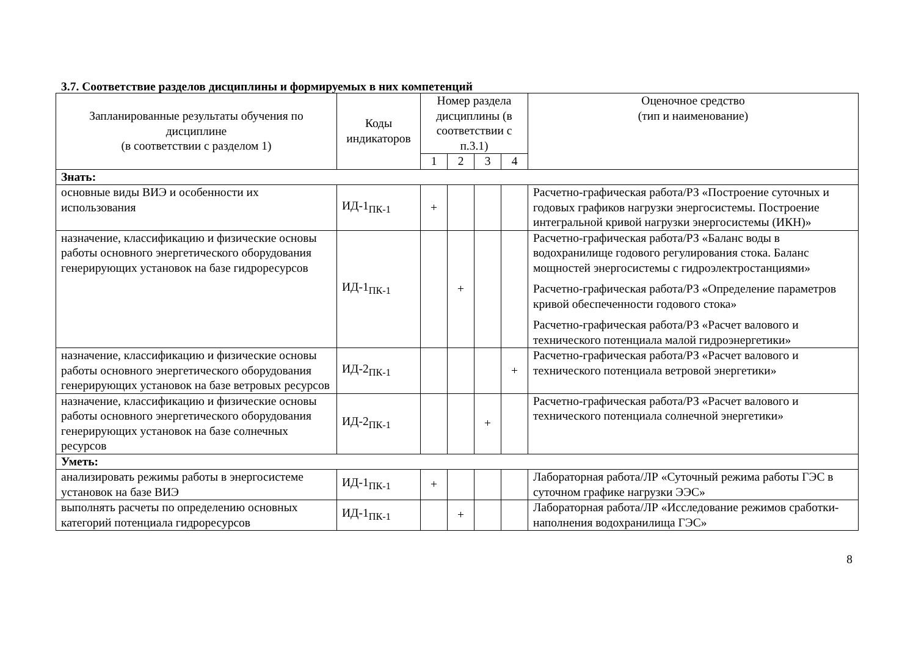3.7. Соответствие разделов дисциплины и формируемых в них компетенций
| Запланированные результаты обучения по дисциплине (в соответствии с разделом 1) | Коды индикаторов | Номер раздела дисциплины (в соответствии с п.3.1) | | | | Оценочное средство (тип и наименование) |
| --- | --- | --- | --- | --- | --- | --- |
| | | 1 | 2 | 3 | 4 | |
| Знать: | | | | | | |
| основные виды ВИЭ и особенности их использования | ИД-1<sub>ПК-1</sub> | + | | | | Расчетно-графическая работа/РЗ «Построение суточных и годовых графиков нагрузки энергосистемы. Построение интегральной кривой нагрузки энергосистемы (ИКН)» |
| назначение, классификацию и физические основы работы основного энергетического оборудования генерирующих установок на базе гидроресурсов | ИД-1<sub>ПК-1</sub> | | + | | | Расчетно-графическая работа/РЗ «Баланс воды в водохранилище годового регулирования стока. Баланс мощностей энергосистемы с гидроэлектростанциями» Расчетно-графическая работа/РЗ «Определение параметров кривой обеспеченности годового стока» Расчетно-графическая работа/РЗ «Расчет валового и технического потенциала малой гидроэнергетики» |
| назначение, классификацию и физические основы работы основного энергетического оборудования генерирующих установок на базе ветровых ресурсов | ИД-2<sub>ПК-1</sub> | | | | + | Расчетно-графическая работа/РЗ «Расчет валового и технического потенциала ветровой энергетики» |
| назначение, классификацию и физические основы работы основного энергетического оборудования генерирующих установок на базе солнечных ресурсов | ИД-2<sub>ПК-1</sub> | | | + | | Расчетно-графическая работа/РЗ «Расчет валового и технического потенциала солнечной энергетики» |
| Уметь: | | | | | | |
| анализировать режимы работы в энергосистеме установок на базе ВИЭ | ИД-1<sub>ПК-1</sub> | + | | | | Лабораторная работа/ЛР «Суточный режима работы ГЭС в суточном графике нагрузки ЭЭС» |
| выполнять расчеты по определению основных категорий потенциала гидроресурсов | ИД-1<sub>ПК-1</sub> | | + | | | Лабораторная работа/ЛР «Исследование режимов сработки-наполнения водохранилища ГЭС» |
8